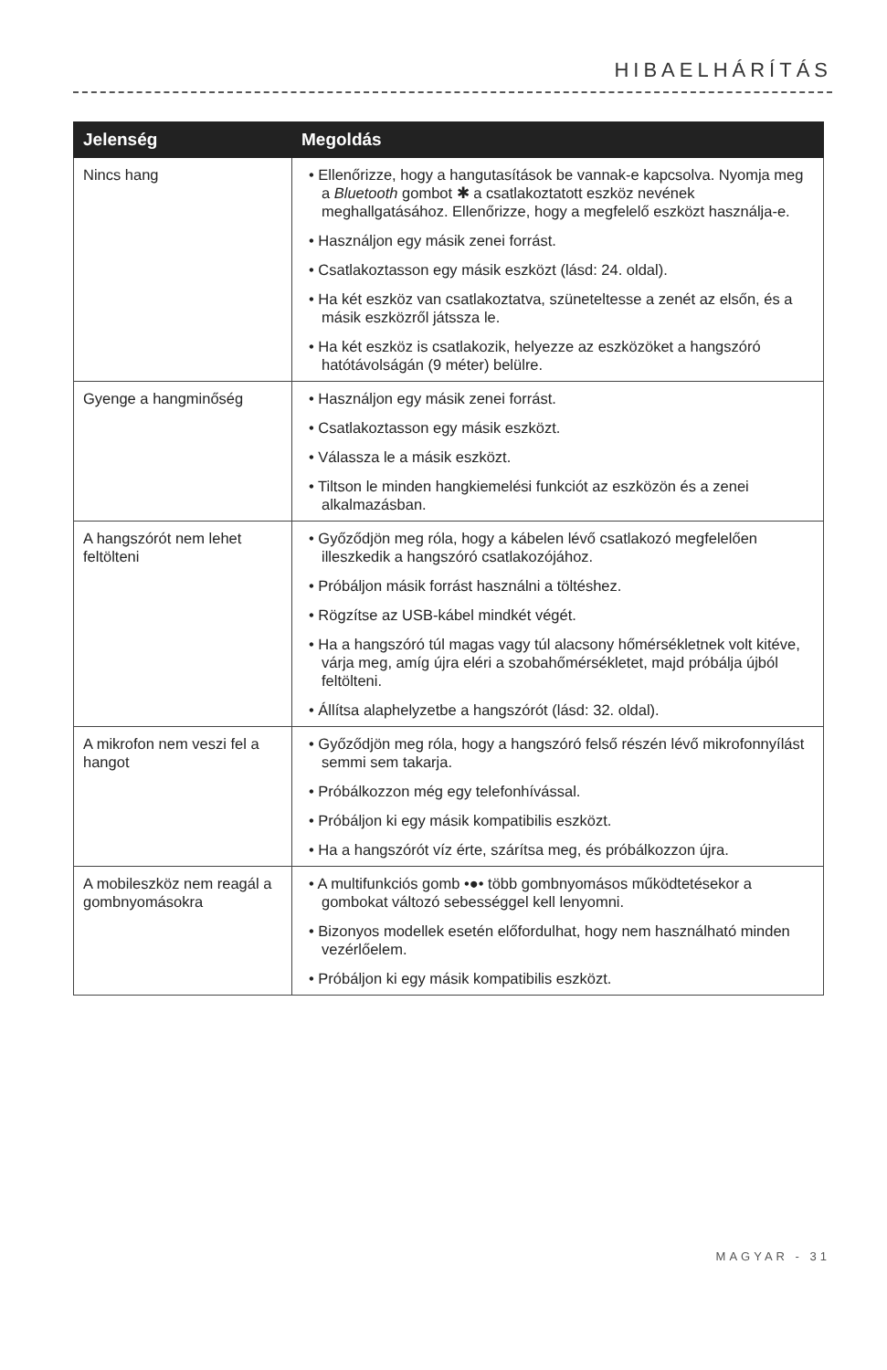HIBAELHÁRÍTÁS
| Jelenség | Megoldás |
| --- | --- |
| Nincs hang | • Ellenőrizze, hogy a hangutasítások be vannak-e kapcsolva. Nyomja meg a Bluetooth gombot ✱ a csatlakoztatott eszköz nevének meghallgatásához. Ellenőrizze, hogy a megfelelő eszközt használja-e. • Használjon egy másik zenei forrást. • Csatlakoztasson egy másik eszközt (lásd: 24. oldal). • Ha két eszköz van csatlakoztatva, szüneteltesse a zenét az elsőn, és a másik eszközről játssza le. • Ha két eszköz is csatlakozik, helyezze az eszközöket a hangszóró hatótávolságán (9 méter) belülre. |
| Gyenge a hangminőség | • Használjon egy másik zenei forrást. • Csatlakoztasson egy másik eszközt. • Válassza le a másik eszközt. • Tiltson le minden hangkiemelési funkciót az eszközön és a zenei alkalmazásban. |
| A hangszórót nem lehet feltölteni | • Győződjön meg róla, hogy a kábelen lévő csatlakozó megfelelően illeszkedik a hangszóró csatlakozójához. • Próbáljon másik forrást használni a töltéshez. • Rögzítse az USB-kábel mindkét végét. • Ha a hangszóró túl magas vagy túl alacsony hőmérsékletnek volt kitéve, várja meg, amíg újra eléri a szobahőmérsékletet, majd próbálja újból feltölteni. • Állítsa alaphelyzetbe a hangszórót (lásd: 32. oldal). |
| A mikrofon nem veszi fel a hangot | • Győződjön meg róla, hogy a hangszóró felső részén lévő mikrofonnyílást semmi sem takarja. • Próbálkozzon még egy telefonhívással. • Próbáljon ki egy másik kompatibilis eszközt. • Ha a hangszórót víz érte, szárítsa meg, és próbálkozzon újra. |
| A mobileszköz nem reagál a gombnyomásokra | • A multifunkciós gomb •●• több gombnyomásos működtetésekor a gombokat változó sebességgel kell lenyomni. • Bizonyos modellek esetén előfordulhat, hogy nem használható minden vezérlőelem. • Próbáljon ki egy másik kompatibilis eszközt. |
MAGYAR - 31